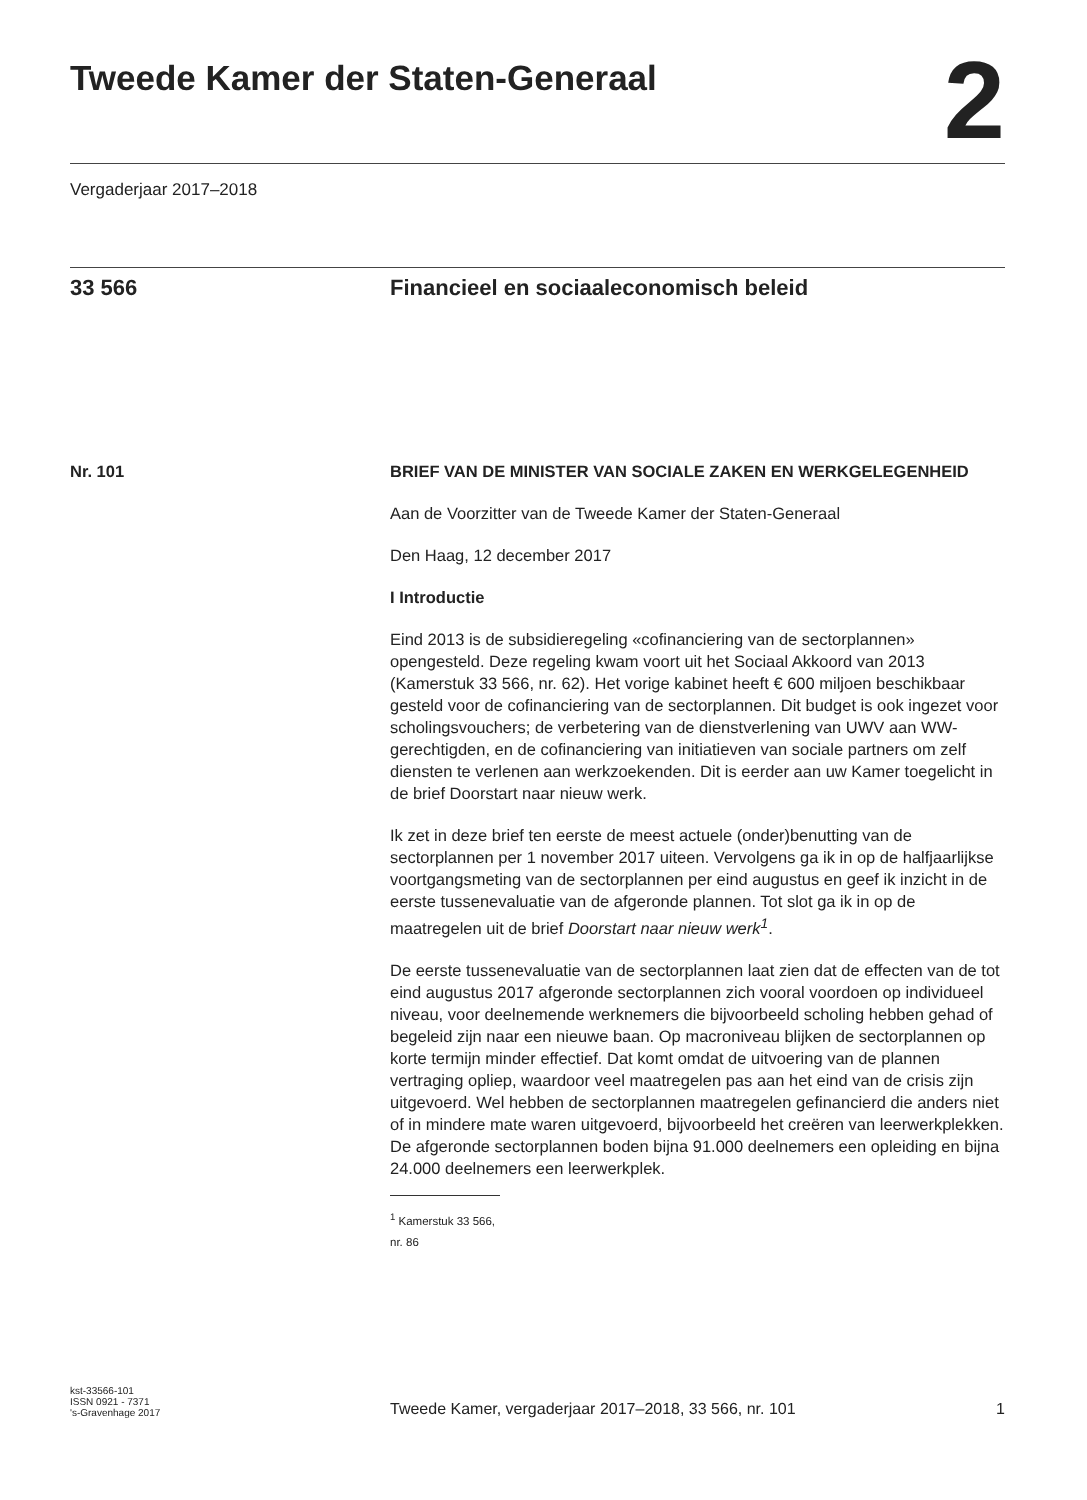Tweede Kamer der Staten-Generaal
2
Vergaderjaar 2017–2018
33 566 Financieel en sociaaleconomisch beleid
Nr. 101 BRIEF VAN DE MINISTER VAN SOCIALE ZAKEN EN WERKGELEGENHEID
Aan de Voorzitter van de Tweede Kamer der Staten-Generaal
Den Haag, 12 december 2017
I Introductie
Eind 2013 is de subsidieregeling «cofinanciering van de sectorplannen» opengesteld. Deze regeling kwam voort uit het Sociaal Akkoord van 2013 (Kamerstuk 33 566, nr. 62). Het vorige kabinet heeft € 600 miljoen beschikbaar gesteld voor de cofinanciering van de sectorplannen. Dit budget is ook ingezet voor scholingsvouchers; de verbetering van de dienstverlening van UWV aan WW-gerechtigden, en de cofinanciering van initiatieven van sociale partners om zelf diensten te verlenen aan werkzoekenden. Dit is eerder aan uw Kamer toegelicht in de brief Doorstart naar nieuw werk.
Ik zet in deze brief ten eerste de meest actuele (onder)benutting van de sectorplannen per 1 november 2017 uiteen. Vervolgens ga ik in op de halfjaarlijkse voortgangsmeting van de sectorplannen per eind augustus en geef ik inzicht in de eerste tussenevaluatie van de afgeronde plannen. Tot slot ga ik in op de maatregelen uit de brief Doorstart naar nieuw werk<sup>1</sup>.
De eerste tussenevaluatie van de sectorplannen laat zien dat de effecten van de tot eind augustus 2017 afgeronde sectorplannen zich vooral voordoen op individueel niveau, voor deelnemende werknemers die bijvoorbeeld scholing hebben gehad of begeleid zijn naar een nieuwe baan. Op macroniveau blijken de sectorplannen op korte termijn minder effectief. Dat komt omdat de uitvoering van de plannen vertraging opliep, waardoor veel maatregelen pas aan het eind van de crisis zijn uitgevoerd. Wel hebben de sectorplannen maatregelen gefinancierd die anders niet of in mindere mate waren uitgevoerd, bijvoorbeeld het creëren van leerwerkplekken. De afgeronde sectorplannen boden bijna 91.000 deelnemers een opleiding en bijna 24.000 deelnemers een leerwerkplek.
<sup>1</sup> Kamerstuk 33 566, nr. 86
kst-33566-101
ISSN 0921 - 7371
's-Gravenhage 2017
Tweede Kamer, vergaderjaar 2017–2018, 33 566, nr. 101
1